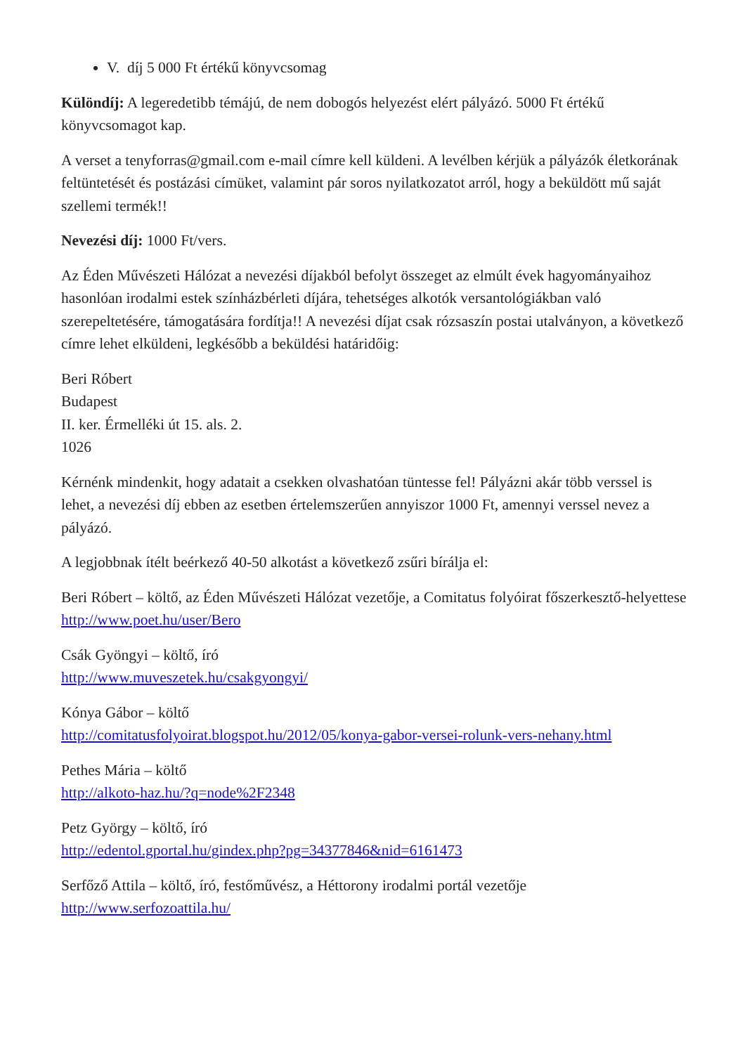V. díj 5 000 Ft értékű könyvcsomag
Különdíj: A legeredetibb témájú, de nem dobogós helyezést elért pályázó. 5000 Ft értékű könyvcsomagot kap.
A verset a tenyforras@gmail.com e-mail címre kell küldeni. A levélben kérjük a pályázók életkorának feltüntetését és postázási címüket, valamint pár soros nyilatkozatot arról, hogy a beküldött mű saját szellemi termék!!
Nevezési díj: 1000 Ft/vers.
Az Éden Művészeti Hálózat a nevezési díjakból befolyt összeget az elmúlt évek hagyományaihoz hasonlóan irodalmi estek színházbérleti díjára, tehetséges alkotók versantológiákban való szerepeltetésére, támogatására fordítja!! A nevezési díjat csak rózsaszín postai utalványon, a következő címre lehet elküldeni, legkésőbb a beküldési határidőig:
Beri Róbert
Budapest
II. ker. Érmelléki út 15. als. 2.
1026
Kérnénk mindenkit, hogy adatait a csekken olvashatóan tüntesse fel! Pályázni akár több verssel is lehet, a nevezési díj ebben az esetben értelemszerűen annyiszor 1000 Ft, amennyi verssel nevez a pályázó.
A legjobbnak ítélt beérkező 40-50 alkotást a következő zsűri bírálja el:
Beri Róbert – költő, az Éden Művészeti Hálózat vezetője, a Comitatus folyóirat főszerkesztő-helyettese
http://www.poet.hu/user/Bero
Csák Gyöngyi – költő, író
http://www.muveszetek.hu/csakgyongyi/
Kónya Gábor – költő
http://comitatusfolyoirat.blogspot.hu/2012/05/konya-gabor-versei-rolunk-vers-nehany.html
Pethes Mária – költő
http://alkoto-haz.hu/?q=node%2F2348
Petz György – költő, író
http://edentol.gportal.hu/gindex.php?pg=34377846&nid=6161473
Serfőző Attila – költő, író, festőművész, a Héttorony irodalmi portál vezetője
http://www.serfozoattila.hu/